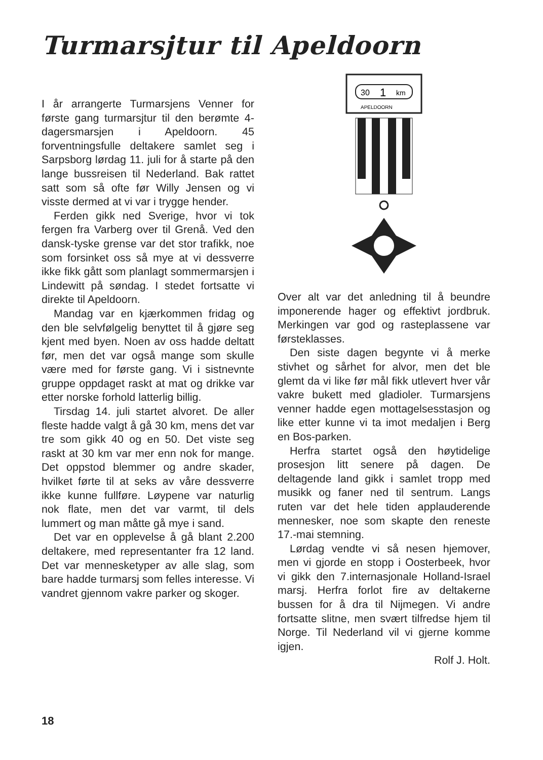Turmarsjtur til Apeldoorn
30
1
km
APELDOORN
I år arrangerte Turmarsjens Venner for første gang turmarsjtur til den berømte 4-dagersmarsjen i Apeldoorn. 45 forventningsfulle deltakere samlet seg i Sarpsborg lørdag 11. juli for å starte på den lange bussreisen til Nederland. Bak rattet satt som så ofte før Willy Jensen og vi visste dermed at vi var i trygge hender.
Ferden gikk ned Sverige, hvor vi tok fergen fra Varberg over til Grenå. Ved den dansk-tyske grense var det stor trafikk, noe som forsinket oss så mye at vi dessverre ikke fikk gått som planlagt sommermarsjen i Lindewitt på søndag. I stedet fortsatte vi direkte til Apeldoorn.
Mandag var en kjærkommen fridag og den ble selvfølgelig benyttet til å gjøre seg kjent med byen. Noen av oss hadde deltatt før, men det var også mange som skulle være med for første gang. Vi i sistnevnte gruppe oppdaget raskt at mat og drikke var etter norske forhold latterlig billig.
Tirsdag 14. juli startet alvoret. De aller fleste hadde valgt å gå 30 km, mens det var tre som gikk 40 og en 50. Det viste seg raskt at 30 km var mer enn nok for mange. Det oppstod blemmer og andre skader, hvilket førte til at seks av våre dessverre ikke kunne fullføre. Løypene var naturlig nok flate, men det var varmt, til dels lummert og man måtte gå mye i sand.
Det var en opplevelse å gå blant 2.200 deltakere, med representanter fra 12 land. Det var mennesketyper av alle slag, som bare hadde turmarsj som felles interesse. Vi vandret gjennom vakre parker og skoger.
Over alt var det anledning til å beundre imponerende hager og effektivt jordbruk. Merkingen var god og rasteplassene var førsteklasses.
Den siste dagen begynte vi å merke stivhet og sårhet for alvor, men det ble glemt da vi like før mål fikk utlevert hver vår vakre bukett med gladioler. Turmarsjens venner hadde egen mottagelsesstasjon og like etter kunne vi ta imot medaljen i Berg en Bos-parken.
Herfra startet også den høytidelige prosesjon litt senere på dagen. De deltagende land gikk i samlet tropp med musikk og faner ned til sentrum. Langs ruten var det hele tiden applauderende mennesker, noe som skapte den reneste 17.-mai stemning.
Lørdag vendte vi så nesen hjemover, men vi gjorde en stopp i Oosterbeek, hvor vi gikk den 7.internasjonale Holland-Israel marsj. Herfra forlot fire av deltakerne bussen for å dra til Nijmegen. Vi andre fortsatte slitne, men svært tilfredse hjem til Norge. Til Nederland vil vi gjerne komme igjen.
Rolf J. Holt.
18